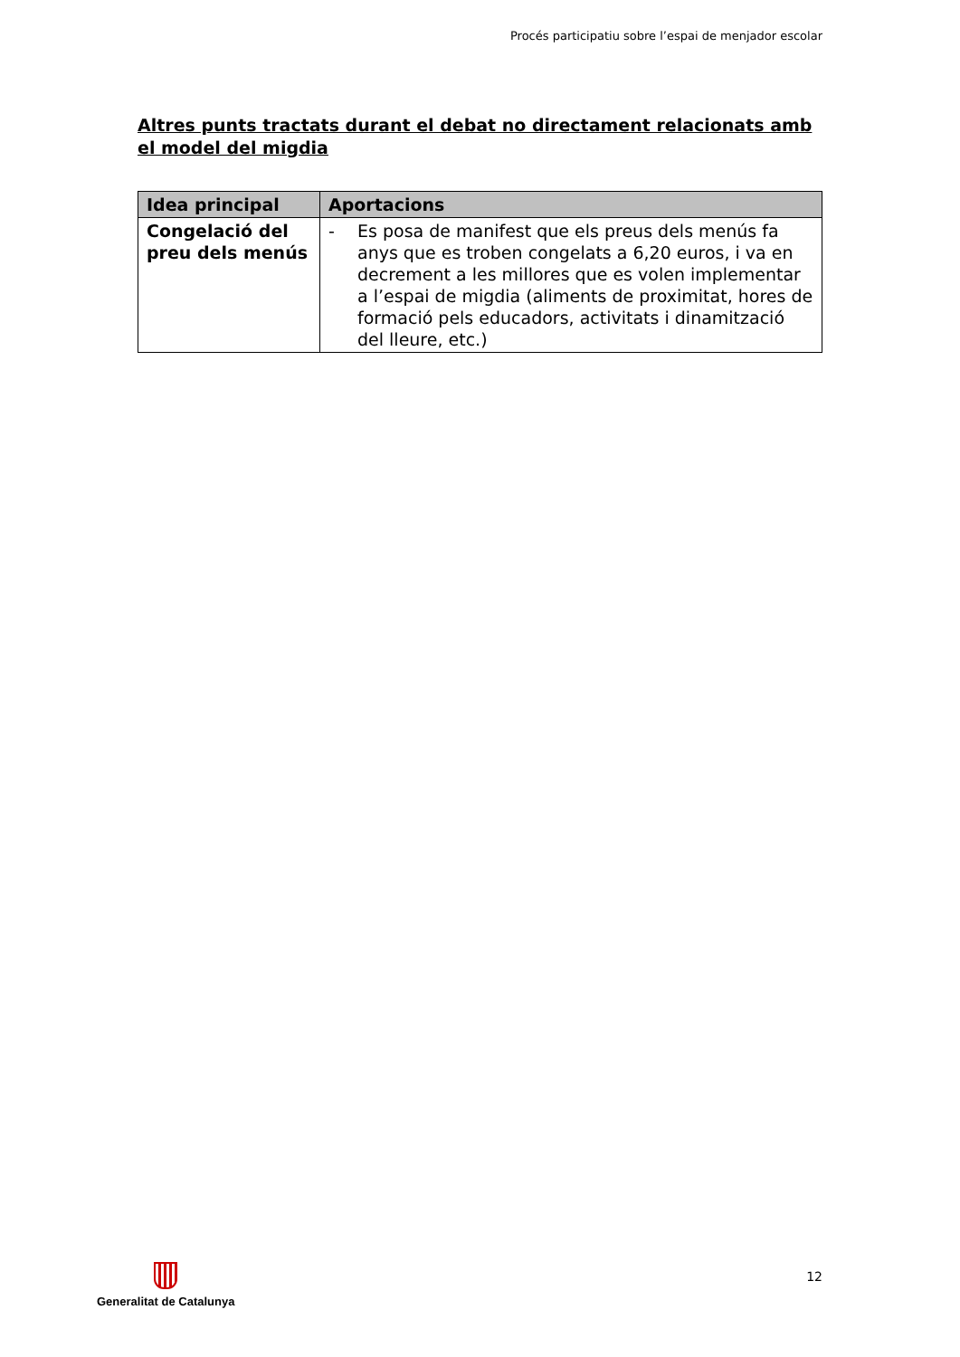Procés participatiu sobre l’espai de menjador escolar
Altres punts tractats durant el debat no directament relacionats amb el model del migdia
| Idea principal | Aportacions |
| --- | --- |
| Congelació del preu dels menús | - Es posa de manifest que els preus dels menús fa anys que es troben congelats a 6,20 euros, i va en decrement a les millores que es volen implementar a l’espai de migdia (aliments de proximitat, hores de formació pels educadors, activitats i dinamització del lleure, etc.) |
Generalitat de Catalunya
12